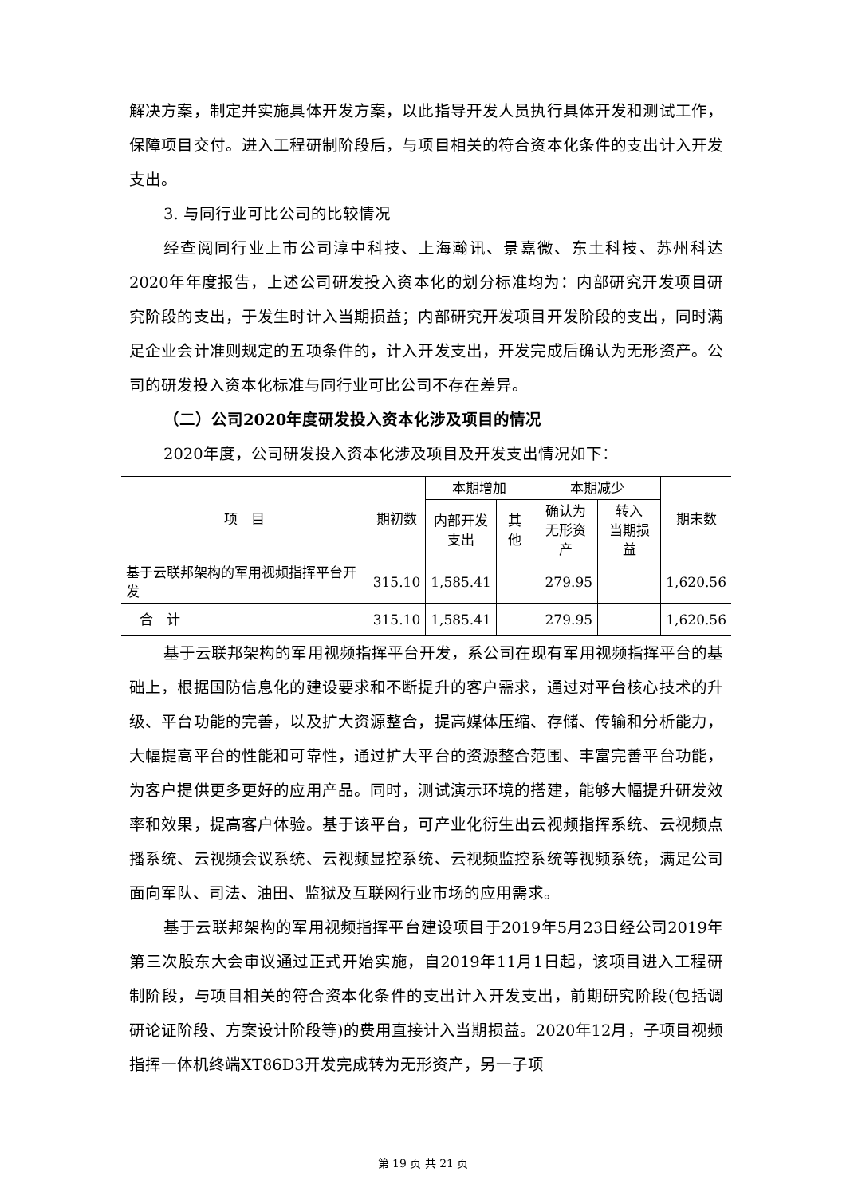解决方案，制定并实施具体开发方案，以此指导开发人员执行具体开发和测试工作，保障项目交付。进入工程研制阶段后，与项目相关的符合资本化条件的支出计入开发支出。
3. 与同行业可比公司的比较情况
经查阅同行业上市公司淳中科技、上海瀚讯、景嘉微、东土科技、苏州科达2020年年度报告，上述公司研发投入资本化的划分标准均为：内部研究开发项目研究阶段的支出，于发生时计入当期损益；内部研究开发项目开发阶段的支出，同时满足企业会计准则规定的五项条件的，计入开发支出，开发完成后确认为无形资产。公司的研发投入资本化标准与同行业可比公司不存在差异。
（二）公司2020年度研发投入资本化涉及项目的情况
2020年度，公司研发投入资本化涉及项目及开发支出情况如下：
| 项 目 | 期初数 | 本期增加 | | 本期减少 | | 期末数 |
| --- | --- | --- | --- | --- | --- | --- |
| | | 内部开发 支出 | 其他 | 确认为 无形资产 | 转入 当期损益 | |
| 基于云联邦架构的军用视频指挥平台开发 | 315.10 | 1,585.41 | | 279.95 | | 1,620.56 |
| 合 计 | 315.10 | 1,585.41 | | 279.95 | | 1,620.56 |
基于云联邦架构的军用视频指挥平台开发，系公司在现有军用视频指挥平台的基础上，根据国防信息化的建设要求和不断提升的客户需求，通过对平台核心技术的升级、平台功能的完善，以及扩大资源整合，提高媒体压缩、存储、传输和分析能力，大幅提高平台的性能和可靠性，通过扩大平台的资源整合范围、丰富完善平台功能，为客户提供更多更好的应用产品。同时，测试演示环境的搭建，能够大幅提升研发效率和效果，提高客户体验。基于该平台，可产业化衍生出云视频指挥系统、云视频点播系统、云视频会议系统、云视频显控系统、云视频监控系统等视频系统，满足公司面向军队、司法、油田、监狱及互联网行业市场的应用需求。
基于云联邦架构的军用视频指挥平台建设项目于2019年5月23日经公司2019年第三次股东大会审议通过正式开始实施，自2019年11月1日起，该项目进入工程研制阶段，与项目相关的符合资本化条件的支出计入开发支出，前期研究阶段(包括调研论证阶段、方案设计阶段等)的费用直接计入当期损益。2020年12月，子项目视频指挥一体机终端XT86D3开发完成转为无形资产，另一子项
第 19 页 共 21 页